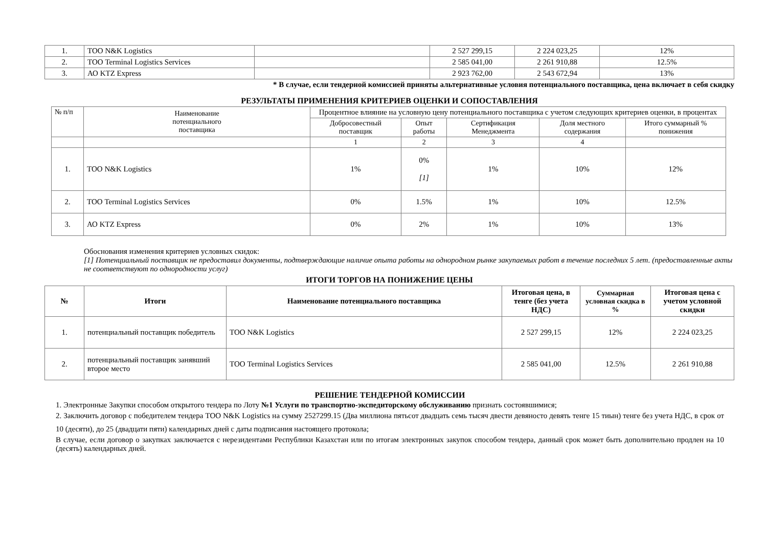| 1. | ТОО N&K Logistics | | 2 527 299,15 | 2 224 023,25 | 12% |
| 2. | ТОО Terminal Logistics Services | | 2 585 041,00 | 2 261 910,88 | 12.5% |
| 3. | АО KTZ Express | | 2 923 762,00 | 2 543 672,94 | 13% |
* В случае, если тендерной комиссией приняты альтернативные условия потенциального поставщика, цена включает в себя скидку
РЕЗУЛЬТАТЫ ПРИМЕНЕНИЯ КРИТЕРИЕВ ОЦЕНКИ И СОПОСТАВЛЕНИЯ
| № п/п | Наименование потенциального поставщика | Процентное влияние на условную цену потенциального поставщика с учетом следующих критериев оценки, в процентах | | | | |
| | | Добросовестный поставщик | Опыт работы | Сертификация Менеджмента | Доля местного содержания | Итого суммарный % понижения |
| | | 1 | 2 | 3 | 4 | |
| 1. | ТОО N&K Logistics | 1% | 0% [1] | 1% | 10% | 12% |
| 2. | ТОО Terminal Logistics Services | 0% | 1.5% | 1% | 10% | 12.5% |
| 3. | АО KTZ Express | 0% | 2% | 1% | 10% | 13% |
Обоснования изменения критериев условных скидок:
[1] Потенциальный поставщик не предоставил документы, подтверждающие наличие опыта работы на однородном рынке закупаемых работ в течение последних 5 лет. (предоставленные акты не соответствуют по однородности услуг)
ИТОГИ ТОРГОВ НА ПОНИЖЕНИЕ ЦЕНЫ
| № | Итоги | Наименование потенциального поставщика | Итоговая цена, в тенге (без учета НДС) | Суммарная условная скидка в % | Итоговая цена с учетом условной скидки |
| --- | --- | --- | --- | --- | --- |
| 1. | потенциальный поставщик победитель | ТОО N&K Logistics | 2 527 299,15 | 12% | 2 224 023,25 |
| 2. | потенциальный поставщик занявший второе место | ТОО Terminal Logistics Services | 2 585 041,00 | 12.5% | 2 261 910,88 |
РЕШЕНИЕ ТЕНДЕРНОЙ КОМИССИИ
1. Электронные Закупки способом открытого тендера по Лоту №1 Услуги по транспортно-экспедиторскому обслуживанию признать состоявшимися;
2. Заключить договор с победителем тендера ТОО N&K Logistics на сумму 2527299.15 (Два миллиона пятьсот двадцать семь тысяч двести девяносто девять тенге 15 тиын) тенге без учета НДС, в срок от 10 (десяти), до 25 (двадцати пяти) календарных дней с даты подписания настоящего протокола;
В случае, если договор о закупках заключается с нерезидентами Республики Казахстан или по итогам электронных закупок способом тендера, данный срок может быть дополнительно продлен на 10 (десять) календарных дней.